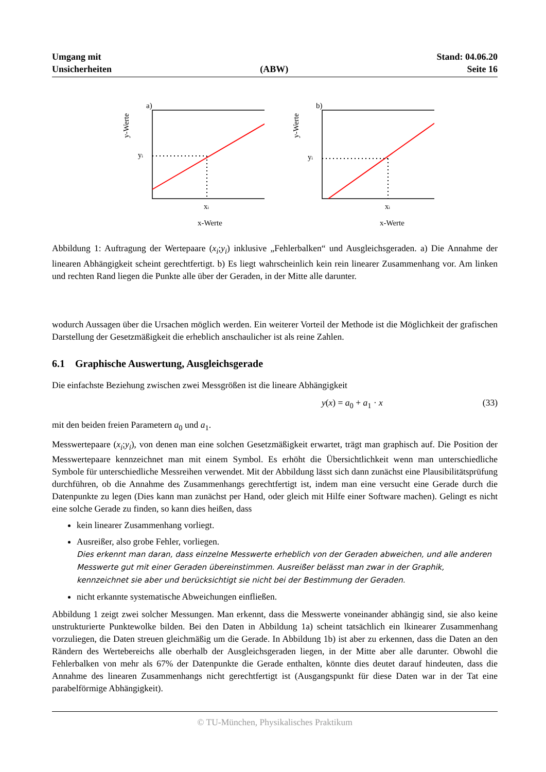Umgang mit
Unsicherheiten
(ABW)
Stand: 04.06.20
Seite 16
y-Werte
a)
yi
xi
x-Werte
y-Werte
b)
yi
xi
x-Werte
Abbildung 1: Auftragung der Wertepaare (x<sub>i</sub>;y<sub>i</sub>) inklusive „Fehlerbalken“ und Ausgleichsgeraden. a) Die Annahme der linearen Abhängigkeit scheint gerechtfertigt. b) Es liegt wahrscheinlich kein rein linearer Zusammenhang vor. Am linken und rechten Rand liegen die Punkte alle über der Geraden, in der Mitte alle darunter.
wodurch Aussagen über die Ursachen möglich werden. Ein weiterer Vorteil der Methode ist die Möglichkeit der grafischen Darstellung der Gesetzmäßigkeit die erheblich anschaulicher ist als reine Zahlen.
6.1 Graphische Auswertung, Ausgleichsgerade
Die einfachste Beziehung zwischen zwei Messgrößen ist die lineare Abhängigkeit
y(x) = a<sub>0</sub> + a<sub>1</sub> · x (33)
mit den beiden freien Parametern a<sub>0</sub> und a<sub>1</sub>.
Messwertepaare (x<sub>i</sub>;y<sub>i</sub>), von denen man eine solchen Gesetzmäßigkeit erwartet, trägt man graphisch auf. Die Position der Messwertepaare kennzeichnet man mit einem Symbol. Es erhöht die Übersichtlichkeit wenn man unterschiedliche Symbole für unterschiedliche Messreihen verwendet. Mit der Abbildung lässt sich dann zunächst eine Plausibilitätsprüfung durchführen, ob die Annahme des Zusammenhangs gerechtfertigt ist, indem man eine versucht eine Gerade durch die Datenpunkte zu legen (Dies kann man zunächst per Hand, oder gleich mit Hilfe einer Software machen). Gelingt es nicht eine solche Gerade zu finden, so kann dies heißen, dass
kein linearer Zusammenhang vorliegt.
Ausreißer, also grobe Fehler, vorliegen.
Dies erkennt man daran, dass einzelne Messwerte erheblich von der Geraden abweichen, und alle anderen Messwerte gut mit einer Geraden übereinstimmen. Ausreißer belässt man zwar in der Graphik, kennzeichnet sie aber und berücksichtigt sie nicht bei der Bestimmung der Geraden.
nicht erkannte systematische Abweichungen einfließen.
Abbildung 1 zeigt zwei solcher Messungen. Man erkennt, dass die Messwerte voneinander abhängig sind, sie also keine unstrukturierte Punktewolke bilden. Bei den Daten in Abbildung 1a) scheint tatsächlich ein lkinearer Zusammenhang vorzuliegen, die Daten streuen gleichmäßig um die Gerade. In Abbildung 1b) ist aber zu erkennen, dass die Daten an den Rändern des Wertebereichs alle oberhalb der Ausgleichsgeraden liegen, in der Mitte aber alle darunter. Obwohl die Fehlerbalken von mehr als 67% der Datenpunkte die Gerade enthalten, könnte dies deutet darauf hindeuten, dass die Annahme des linearen Zusammenhangs nicht gerechtfertigt ist (Ausgangspunkt für diese Daten war in der Tat eine parabelförmige Abhängigkeit).
© TU-München, Physikalisches Praktikum